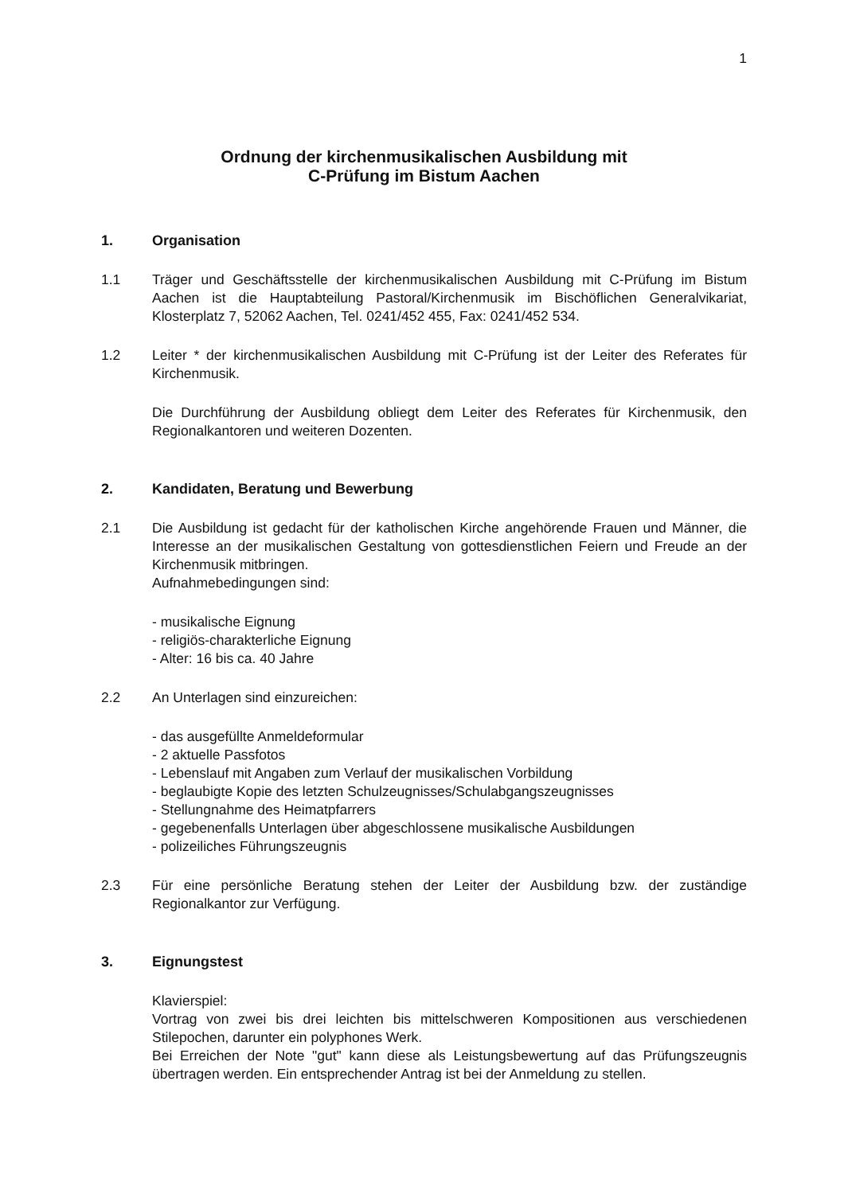1
Ordnung der kirchenmusikalischen Ausbildung mit
C-Prüfung im Bistum Aachen
1. Organisation
1.1 Träger und Geschäftsstelle der kirchenmusikalischen Ausbildung mit C-Prüfung im Bistum Aachen ist die Hauptabteilung Pastoral/Kirchenmusik im Bischöflichen Generalvikariat, Klosterplatz 7, 52062 Aachen, Tel. 0241/452 455, Fax: 0241/452 534.
1.2 Leiter * der kirchenmusikalischen Ausbildung mit C-Prüfung ist der Leiter des Referates für Kirchenmusik.
Die Durchführung der Ausbildung obliegt dem Leiter des Referates für Kirchenmusik, den Regionalkantoren und weiteren Dozenten.
2. Kandidaten, Beratung und Bewerbung
2.1 Die Ausbildung ist gedacht für der katholischen Kirche angehörende Frauen und Männer, die Interesse an der musikalischen Gestaltung von gottesdienstlichen Feiern und Freude an der Kirchenmusik mitbringen.
Aufnahmebedingungen sind:
- musikalische Eignung
- religiös-charakterliche Eignung
- Alter: 16 bis ca. 40 Jahre
2.2 An Unterlagen sind einzureichen:
- das ausgefüllte Anmeldeformular
- 2 aktuelle Passfotos
- Lebenslauf mit Angaben zum Verlauf der musikalischen Vorbildung
- beglaubigte Kopie des letzten Schulzeugnisses/Schulabgangszeugnisses
- Stellungnahme des Heimatpfarrers
- gegebenenfalls Unterlagen über abgeschlossene musikalische Ausbildungen
- polizeiliches Führungszeugnis
2.3 Für eine persönliche Beratung stehen der Leiter der Ausbildung bzw. der zuständige Regionalkantor zur Verfügung.
3. Eignungstest
Klavierspiel:
Vortrag von zwei bis drei leichten bis mittelschweren Kompositionen aus verschiedenen Stilepochen, darunter ein polyphones Werk.
Bei Erreichen der Note "gut" kann diese als Leistungsbewertung auf das Prüfungszeugnis übertragen werden. Ein entsprechender Antrag ist bei der Anmeldung zu stellen.